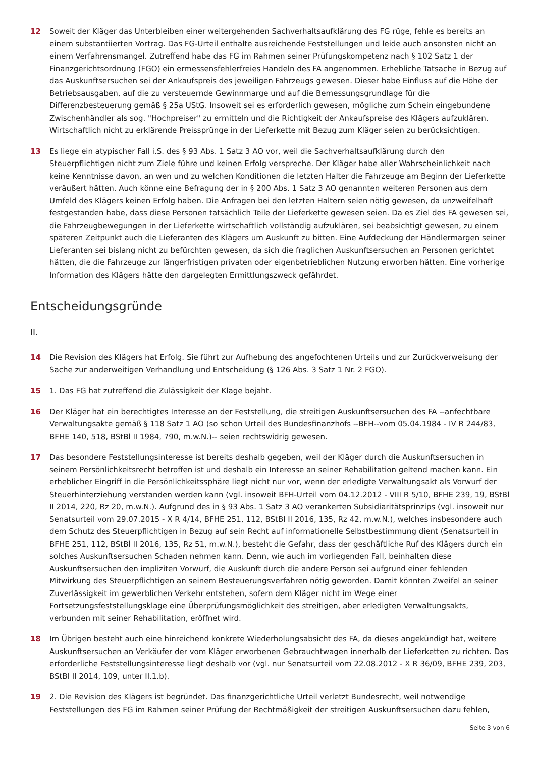12 Soweit der Kläger das Unterbleiben einer weitergehenden Sachverhaltsaufklärung des FG rüge, fehle es bereits an einem substantiierten Vortrag. Das FG-Urteil enthalte ausreichende Feststellungen und leide auch ansonsten nicht an einem Verfahrensmangel. Zutreffend habe das FG im Rahmen seiner Prüfungskompetenz nach § 102 Satz 1 der Finanzgerichtsordnung (FGO) ein ermessensfehlerfreies Handeln des FA angenommen. Erhebliche Tatsache in Bezug auf das Auskunftsersuchen sei der Ankaufspreis des jeweiligen Fahrzeugs gewesen. Dieser habe Einfluss auf die Höhe der Betriebsausgaben, auf die zu versteuernde Gewinnmarge und auf die Bemessungsgrundlage für die Differenzbesteuerung gemäß § 25a UStG. Insoweit sei es erforderlich gewesen, mögliche zum Schein eingebundene Zwischenhändler als sog. "Hochpreiser" zu ermitteln und die Richtigkeit der Ankaufspreise des Klägers aufzuklären. Wirtschaftlich nicht zu erklärende Preissprünge in der Lieferkette mit Bezug zum Kläger seien zu berücksichtigen.
13 Es liege ein atypischer Fall i.S. des § 93 Abs. 1 Satz 3 AO vor, weil die Sachverhaltsaufklärung durch den Steuerpflichtigen nicht zum Ziele führe und keinen Erfolg verspreche. Der Kläger habe aller Wahrscheinlichkeit nach keine Kenntnisse davon, an wen und zu welchen Konditionen die letzten Halter die Fahrzeuge am Beginn der Lieferkette veräußert hätten. Auch könne eine Befragung der in § 200 Abs. 1 Satz 3 AO genannten weiteren Personen aus dem Umfeld des Klägers keinen Erfolg haben. Die Anfragen bei den letzten Haltern seien nötig gewesen, da unzweifelhaft festgestanden habe, dass diese Personen tatsächlich Teile der Lieferkette gewesen seien. Da es Ziel des FA gewesen sei, die Fahrzeugbewegungen in der Lieferkette wirtschaftlich vollständig aufzuklären, sei beabsichtigt gewesen, zu einem späteren Zeitpunkt auch die Lieferanten des Klägers um Auskunft zu bitten. Eine Aufdeckung der Händlermargen seiner Lieferanten sei bislang nicht zu befürchten gewesen, da sich die fraglichen Auskunftsersuchen an Personen gerichtet hätten, die die Fahrzeuge zur längerfristigen privaten oder eigenbetrieblichen Nutzung erworben hätten. Eine vorherige Information des Klägers hätte den dargelegten Ermittlungszweck gefährdet.
Entscheidungsgründe
II.
14 Die Revision des Klägers hat Erfolg. Sie führt zur Aufhebung des angefochtenen Urteils und zur Zurückverweisung der Sache zur anderweitigen Verhandlung und Entscheidung (§ 126 Abs. 3 Satz 1 Nr. 2 FGO).
15 1. Das FG hat zutreffend die Zulässigkeit der Klage bejaht.
16 Der Kläger hat ein berechtigtes Interesse an der Feststellung, die streitigen Auskunftsersuchen des FA --anfechtbare Verwaltungsakte gemäß § 118 Satz 1 AO (so schon Urteil des Bundesfinanzhofs --BFH--vom 05.04.1984 - IV R 244/83, BFHE 140, 518, BStBl II 1984, 790, m.w.N.)-- seien rechtswidrig gewesen.
17 Das besondere Feststellungsinteresse ist bereits deshalb gegeben, weil der Kläger durch die Auskunftsersuchen in seinem Persönlichkeitsrecht betroffen ist und deshalb ein Interesse an seiner Rehabilitation geltend machen kann. Ein erheblicher Eingriff in die Persönlichkeitssphäre liegt nicht nur vor, wenn der erledigte Verwaltungsakt als Vorwurf der Steuerhinterziehung verstanden werden kann (vgl. insoweit BFH-Urteil vom 04.12.2012 - VIII R 5/10, BFHE 239, 19, BStBl II 2014, 220, Rz 20, m.w.N.). Aufgrund des in § 93 Abs. 1 Satz 3 AO verankerten Subsidiaritätsprinzips (vgl. insoweit nur Senatsurteil vom 29.07.2015 - X R 4/14, BFHE 251, 112, BStBl II 2016, 135, Rz 42, m.w.N.), welches insbesondere auch dem Schutz des Steuerpflichtigen in Bezug auf sein Recht auf informationelle Selbstbestimmung dient (Senatsurteil in BFHE 251, 112, BStBl II 2016, 135, Rz 51, m.w.N.), besteht die Gefahr, dass der geschäftliche Ruf des Klägers durch ein solches Auskunftsersuchen Schaden nehmen kann. Denn, wie auch im vorliegenden Fall, beinhalten diese Auskunftsersuchen den impliziten Vorwurf, die Auskunft durch die andere Person sei aufgrund einer fehlenden Mitwirkung des Steuerpflichtigen an seinem Besteuerungsverfahren nötig geworden. Damit könnten Zweifel an seiner Zuverlässigkeit im gewerblichen Verkehr entstehen, sofern dem Kläger nicht im Wege einer Fortsetzungsfeststellungsklage eine Überprüfungsmöglichkeit des streitigen, aber erledigten Verwaltungsakts, verbunden mit seiner Rehabilitation, eröffnet wird.
18 Im Übrigen besteht auch eine hinreichend konkrete Wiederholungsabsicht des FA, da dieses angekündigt hat, weitere Auskunftsersuchen an Verkäufer der vom Kläger erworbenen Gebrauchtwagen innerhalb der Lieferketten zu richten. Das erforderliche Feststellungsinteresse liegt deshalb vor (vgl. nur Senatsurteil vom 22.08.2012 - X R 36/09, BFHE 239, 203, BStBl II 2014, 109, unter II.1.b).
19 2. Die Revision des Klägers ist begründet. Das finanzgerichtliche Urteil verletzt Bundesrecht, weil notwendige Feststellungen des FG im Rahmen seiner Prüfung der Rechtmäßigkeit der streitigen Auskunftsersuchen dazu fehlen,
Seite 3 von 6